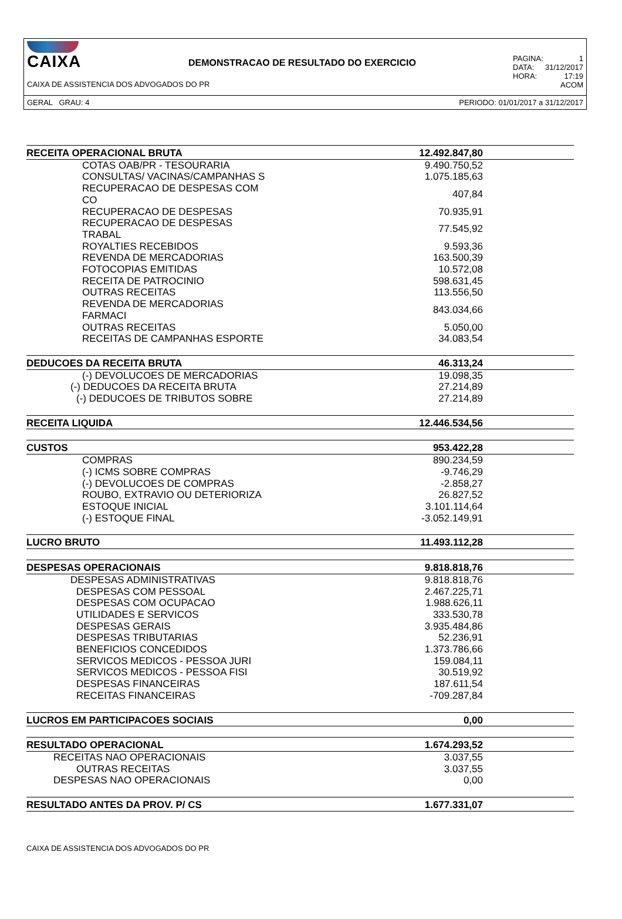CAIXA
DEMONSTRACAO DE RESULTADO DO EXERCICIO
PAGINA: 1
DATA: 31/12/2017
HORA: 17:19
ACOM
CAIXA DE ASSISTENCIA DOS ADVOGADOS DO PR
GERAL GRAU: 4 PERIODO: 01/01/2017 a 31/12/2017
| RECEITA OPERACIONAL BRUTA | 12.492.847,80 |
| COTAS OAB/PR - TESOURARIA | 9.490.750,52 |
| CONSULTAS/ VACINAS/CAMPANHAS S | 1.075.185,63 |
| RECUPERACAO DE DESPESAS COM CO | 407,84 |
| RECUPERACAO DE DESPESAS | 70.935,91 |
| RECUPERACAO DE DESPESAS TRABAL | 77.545,92 |
| ROYALTIES RECEBIDOS | 9.593,36 |
| REVENDA DE MERCADORIAS | 163.500,39 |
| FOTOCOPIAS EMITIDAS | 10.572,08 |
| RECEITA DE PATROCINIO | 598.631,45 |
| OUTRAS RECEITAS | 113.556,50 |
| REVENDA DE MERCADORIAS FARMACI | 843.034,66 |
| OUTRAS RECEITAS | 5.050,00 |
| RECEITAS DE CAMPANHAS ESPORTE | 34.083,54 |
| DEDUCOES DA RECEITA BRUTA | 46.313,24 |
| (-) DEVOLUCOES DE MERCADORIAS | 19.098,35 |
| (-) DEDUCOES DA RECEITA BRUTA | 27.214,89 |
| (-) DEDUCOES DE TRIBUTOS SOBRE | 27.214,89 |
| RECEITA LIQUIDA | 12.446.534,56 |
| CUSTOS | 953.422,28 |
| COMPRAS | 890.234,59 |
| (-) ICMS SOBRE COMPRAS | -9.746,29 |
| (-) DEVOLUCOES DE COMPRAS | -2.858,27 |
| ROUBO, EXTRAVIO OU DETERIORIZA | 26.827,52 |
| ESTOQUE INICIAL | 3.101.114,64 |
| (-) ESTOQUE FINAL | -3.052.149,91 |
| LUCRO BRUTO | 11.493.112,28 |
| DESPESAS OPERACIONAIS | 9.818.818,76 |
| DESPESAS ADMINISTRATIVAS | 9.818.818,76 |
| DESPESAS COM PESSOAL | 2.467.225,71 |
| DESPESAS COM OCUPACAO | 1.988.626,11 |
| UTILIDADES E SERVICOS | 333.530,78 |
| DESPESAS GERAIS | 3.935.484,86 |
| DESPESAS TRIBUTARIAS | 52.236,91 |
| BENEFICIOS CONCEDIDOS | 1.373.786,66 |
| SERVICOS MEDICOS - PESSOA JURI | 159.084,11 |
| SERVICOS MEDICOS - PESSOA FISI | 30.519,92 |
| DESPESAS FINANCEIRAS | 187.611,54 |
| RECEITAS FINANCEIRAS | -709.287,84 |
| LUCROS EM PARTICIPACOES SOCIAIS | 0,00 |
| RESULTADO OPERACIONAL | 1.674.293,52 |
| RECEITAS NAO OPERACIONAIS | 3.037,55 |
| OUTRAS RECEITAS | 3.037,55 |
| DESPESAS NAO OPERACIONAIS | 0,00 |
| RESULTADO ANTES DA PROV. P/ CS | 1.677.331,07 |
CAIXA DE ASSISTENCIA DOS ADVOGADOS DO PR